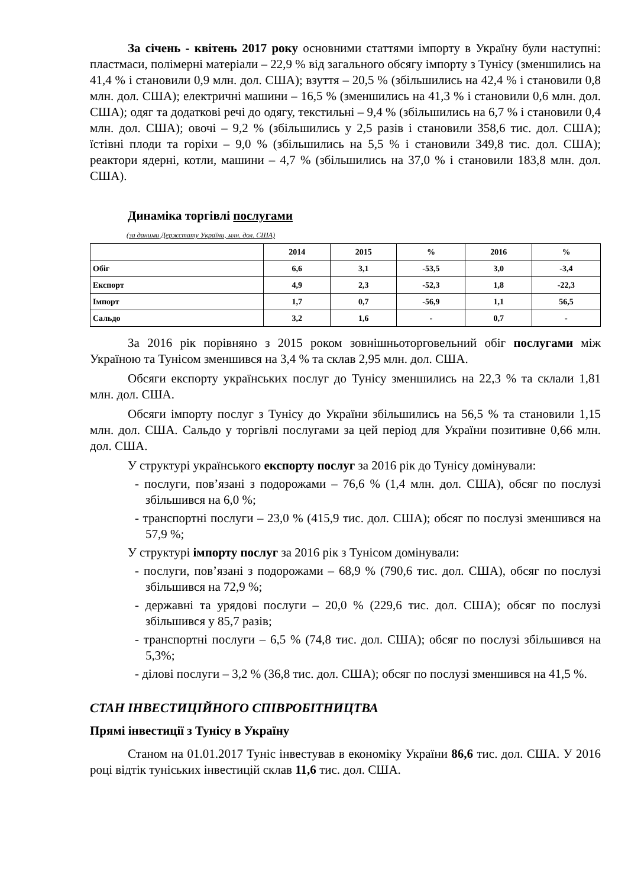За січень - квітень 2017 року основними статтями імпорту в Україну були наступні: пластмаси, полімерні матеріали – 22,9 % від загального обсягу імпорту з Тунісу (зменшились на 41,4 % і становили 0,9 млн. дол. США); взуття – 20,5 % (збільшились на 42,4 % і становили 0,8 млн. дол. США); електричні машини – 16,5 % (зменшились на 41,3 % і становили 0,6 млн. дол. США); одяг та додаткові речі до одягу, текстильні – 9,4 % (збільшились на 6,7 % і становили 0,4 млн. дол. США); овочі – 9,2 % (збільшились у 2,5 разів і становили 358,6 тис. дол. США); їстівні плоди та горіхи – 9,0 % (збільшились на 5,5 % і становили 349,8 тис. дол. США); реактори ядерні, котли, машини – 4,7 % (збільшились на 37,0 % і становили 183,8 млн. дол. США).
Динаміка торгівлі послугами
(за даними Держстату України, млн. дол. США)
| | 2014 | 2015 | % | 2016 | % |
| --- | --- | --- | --- | --- | --- |
| Обіг | 6,6 | 3,1 | -53,5 | 3,0 | -3,4 |
| Експорт | 4,9 | 2,3 | -52,3 | 1,8 | -22,3 |
| Імпорт | 1,7 | 0,7 | -56,9 | 1,1 | 56,5 |
| Сальдо | 3,2 | 1,6 | - | 0,7 | - |
За 2016 рік порівняно з 2015 роком зовнішньоторговельний обіг послугами між Україною та Тунісом зменшився на 3,4 % та склав 2,95 млн. дол. США.
Обсяги експорту українських послуг до Тунісу зменшились на 22,3 % та склали 1,81 млн. дол. США.
Обсяги імпорту послуг з Тунісу до України збільшились на 56,5 % та становили 1,15 млн. дол. США. Сальдо у торгівлі послугами за цей період для України позитивне 0,66 млн. дол. США.
У структурі українського експорту послуг за 2016 рік до Тунісу домінували:
- послуги, пов’язані з подорожами – 76,6 % (1,4 млн. дол. США), обсяг по послузі збільшився на 6,0 %;
- транспортні послуги – 23,0 % (415,9 тис. дол. США); обсяг по послузі зменшився на 57,9 %;
У структурі імпорту послуг за 2016 рік з Тунісом домінували:
- послуги, пов’язані з подорожами – 68,9 % (790,6 тис. дол. США), обсяг по послузі збільшився на 72,9 %;
- державні та урядові послуги – 20,0 % (229,6 тис. дол. США); обсяг по послузі збільшився у 85,7 разів;
- транспортні послуги – 6,5 % (74,8 тис. дол. США); обсяг по послузі збільшився на 5,3%;
- ділові послуги – 3,2 % (36,8 тис. дол. США); обсяг по послузі зменшився на 41,5 %.
СТАН ІНВЕСТИЦІЙНОГО СПІВРОБІТНИЦТВА
Прямі інвестиції з Тунісу в Україну
Станом на 01.01.2017 Туніс інвестував в економіку України 86,6 тис. дол. США. У 2016 році відтік туніських інвестицій склав 11,6 тис. дол. США.